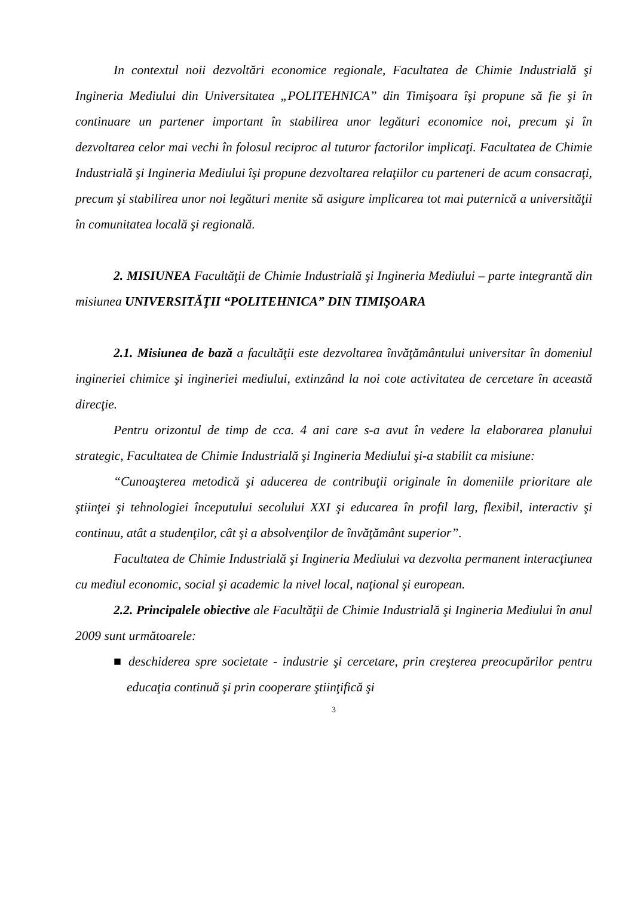In contextul noii dezvoltări economice regionale, Facultatea de Chimie Industrială şi Ingineria Mediului din Universitatea „POLITEHNICA” din Timişoara îşi propune să fie şi în continuare un partener important în stabilirea unor legături economice noi, precum şi în dezvoltarea celor mai vechi în folosul reciproc al tuturor factorilor implicaţi. Facultatea de Chimie Industrială şi Ingineria Mediului îşi propune dezvoltarea relaţiilor cu parteneri de acum consacraţi, precum şi stabilirea unor noi legături menite să asigure implicarea tot mai puternică a universităţii în comunitatea locală şi regională.
2. MISIUNEA Facultăţii de Chimie Industrială şi Ingineria Mediului – parte integrantă din misiunea UNIVERSITĂŢII “POLITEHNICA” DIN TIMIŞOARA
2.1. Misiunea de bază a facultăţii este dezvoltarea învăţământului universitar în domeniul ingineriei chimice şi ingineriei mediului, extinzând la noi cote activitatea de cercetare în această direcţie.
Pentru orizontul de timp de cca. 4 ani care s-a avut în vedere la elaborarea planului strategic, Facultatea de Chimie Industrială şi Ingineria Mediului şi-a stabilit ca misiune:
“Cunoaşterea metodică şi aducerea de contribuţii originale în domeniile prioritare ale ştiinţei şi tehnologiei începutului secolului XXI şi educarea în profil larg, flexibil, interactiv şi continuu, atât a studenţilor, cât şi a absolvenţilor de învăţământ superior”.
Facultatea de Chimie Industrială şi Ingineria Mediului va dezvolta permanent interacţiunea cu mediul economic, social şi academic la nivel local, naţional şi european.
2.2. Principalele obiective ale Facultăţii de Chimie Industrială şi Ingineria Mediului în anul 2009 sunt următoarele:
■ deschiderea spre societate - industrie şi cercetare, prin creşterea preocupărilor pentru educaţia continuă şi prin cooperare ştiinţifică şi
3